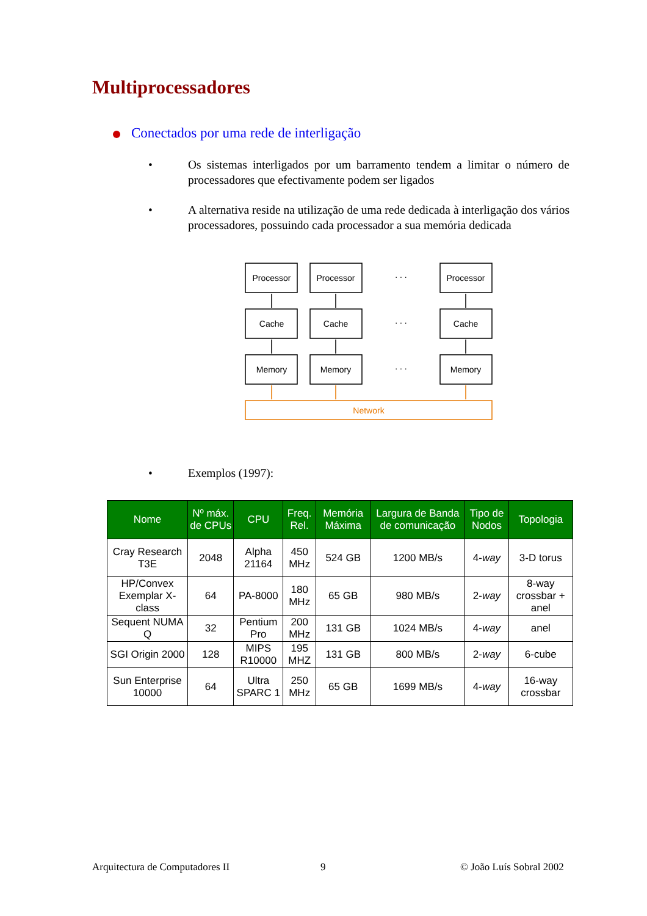Multiprocessadores
Conectados por uma rede de interligação
•
Os sistemas interligados por um barramento tendem a limitar o número de processadores que efectivamente podem ser ligados
•
A alternativa reside na utilização de uma rede dedicada à interligação dos vários processadores, possuindo cada processador a sua memória dedicada
Processor
Processor
Processor
Cache
Cache
Cache
Memory
Memory
Memory
. . .
. . .
. . .
Network
•
Exemplos (1997):
| Nome | Nº máx. de CPUs | CPU | Freq. Rel. | Memória Máxima | Largura de Banda de comunicação | Tipo de Nodos | Topologia |
| --- | --- | --- | --- | --- | --- | --- | --- |
| Cray Research T3E | 2048 | Alpha 21164 | 450 MHz | 524 GB | 1200 MB/s | 4- way | 3-D torus |
| HP/Convex Exemplar X-class | 64 | PA-8000 | 180 MHz | 65 GB | 980 MB/s | 2- way | 8-way crossbar + anel |
| Sequent NUMA Q | 32 | Pentium Pro | 200 MHz | 131 GB | 1024 MB/s | 4- way | anel |
| SGI Origin 2000 | 128 | MIPS R10000 | 195 MHZ | 131 GB | 800 MB/s | 2- way | 6-cube |
| Sun Enterprise 10000 | 64 | Ultra SPARC 1 | 250 MHz | 65 GB | 1699 MB/s | 4- way | 16-way crossbar |
Arquitectura de Computadores II
9 © João Luís Sobral 2002